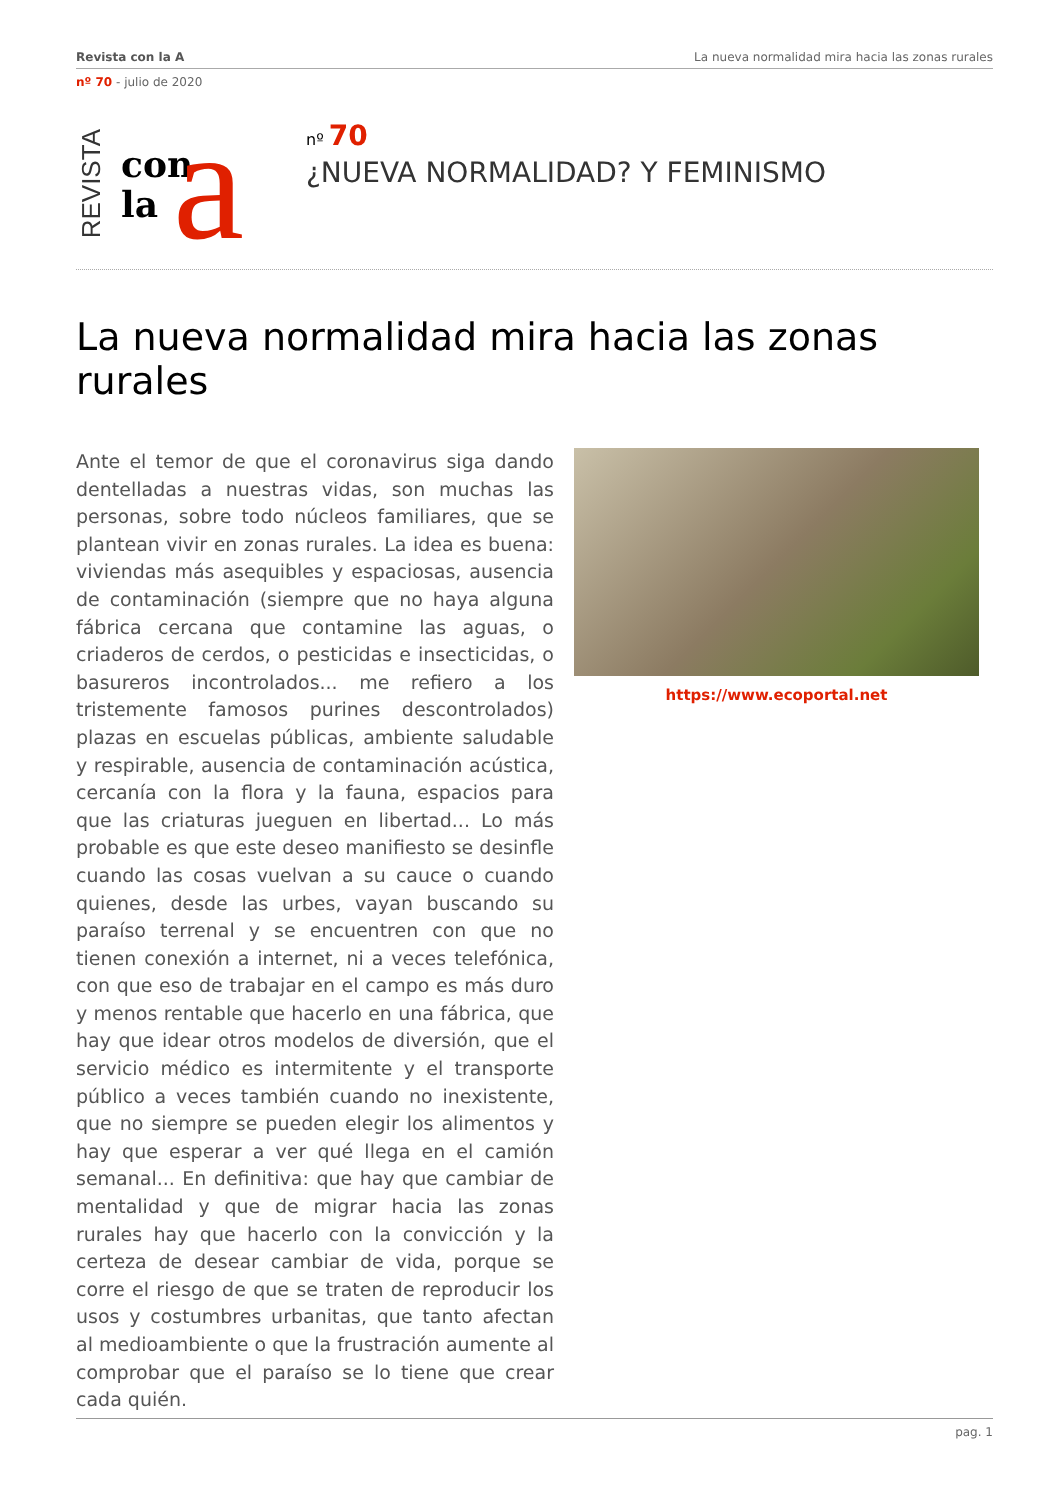Revista con la A La nueva normalidad mira hacia las zonas rurales
nº 70 - julio de 2020
REVISTA
con
la
a
nº 70
¿NUEVA NORMALIDAD? Y FEMINISMO
La nueva normalidad mira hacia las zonas rurales
Ante el temor de que el coronavirus siga dando dentelladas a nuestras vidas, son muchas las personas, sobre todo núcleos familiares, que se plantean vivir en zonas rurales. La idea es buena: viviendas más asequibles y espaciosas, ausencia de contaminación (siempre que no haya alguna fábrica cercana que contamine las aguas, o criaderos de cerdos, o pesticidas e insecticidas, o basureros incontrolados... me refiero a los tristemente famosos purines descontrolados) plazas en escuelas públicas, ambiente saludable y respirable, ausencia de contaminación acústica, cercanía con la flora y la fauna, espacios para que las criaturas jueguen en libertad... Lo más probable es que este deseo manifiesto se desinfle cuando las cosas vuelvan a su cauce o cuando quienes, desde las urbes, vayan buscando su paraíso terrenal y se encuentren con que no tienen conexión a internet, ni a veces telefónica, con que eso de trabajar en el campo es más duro y menos rentable que hacerlo en una fábrica, que hay que idear otros modelos de diversión, que el servicio médico es intermitente y el transporte público a veces también cuando no inexistente, que no siempre se pueden elegir los alimentos y hay que esperar a ver qué llega en el camión semanal... En definitiva: que hay que cambiar de mentalidad y que de migrar hacia las zonas rurales hay que hacerlo con la convicción y la certeza de desear cambiar de vida, porque se corre el riesgo de que se traten de reproducir los usos y costumbres urbanitas, que tanto afectan al medioambiente o que la frustración aumente al comprobar que el paraíso se lo tiene que crear cada quién.
https://www.ecoportal.net
pag. 1